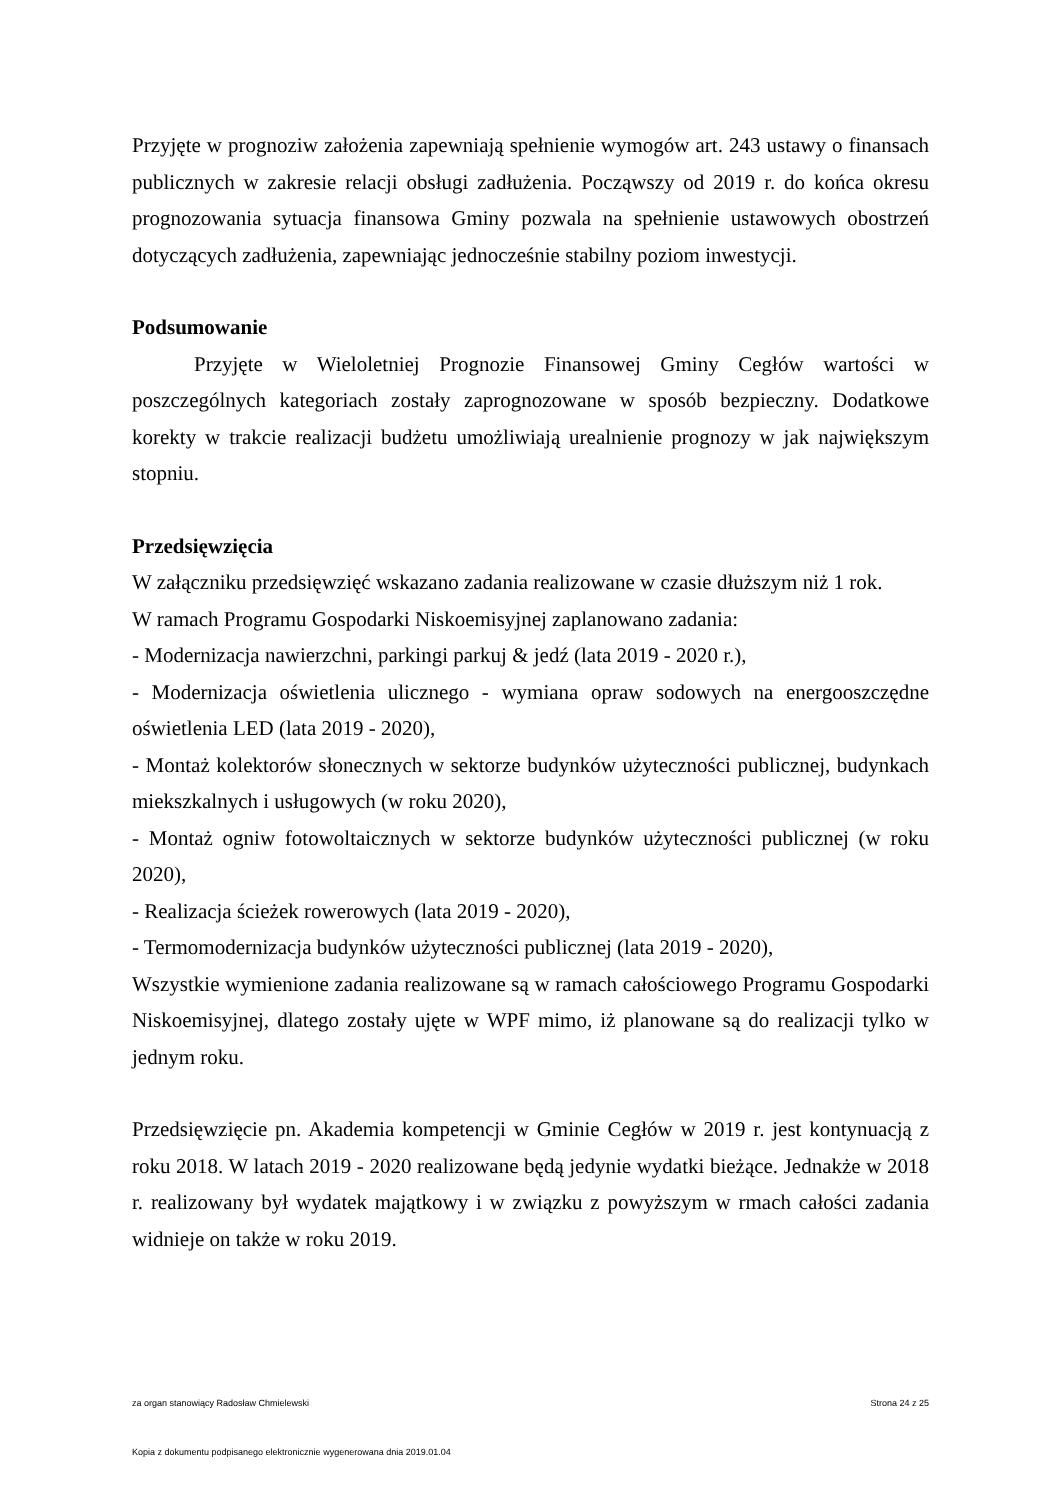Przyjęte w prognoziw założenia zapewniają spełnienie wymogów art. 243 ustawy o finansach publicznych w zakresie relacji obsługi zadłużenia. Począwszy od 2019 r. do końca okresu prognozowania sytuacja finansowa Gminy pozwala na spełnienie ustawowych obostrzeń dotyczących zadłużenia, zapewniając jednocześnie stabilny poziom inwestycji.
Podsumowanie
Przyjęte w Wieloletniej Prognozie Finansowej Gminy Cegłów wartości w poszczególnych kategoriach zostały zaprognozowane w sposób bezpieczny. Dodatkowe korekty w trakcie realizacji budżetu umożliwiają urealnienie prognozy w jak największym stopniu.
Przedsięwzięcia
W załączniku przedsięwzięć wskazano zadania realizowane w czasie dłuższym niż 1 rok.
W ramach Programu Gospodarki Niskoemisyjnej zaplanowano zadania:
- Modernizacja nawierzchni, parkingi parkuj & jedź (lata 2019 - 2020 r.),
- Modernizacja oświetlenia ulicznego - wymiana opraw sodowych na energooszczędne oświetlenia LED (lata 2019 - 2020),
- Montaż kolektorów słonecznych w sektorze budynków użyteczności publicznej, budynkach miekszkalnych i usługowych (w roku 2020),
- Montaż ogniw fotowoltaicznych w sektorze budynków użyteczności publicznej (w roku 2020),
- Realizacja ścieżek rowerowych (lata 2019 - 2020),
- Termomodernizacja budynków użyteczności publicznej (lata 2019 - 2020),
Wszystkie wymienione zadania realizowane są w ramach całościowego Programu Gospodarki Niskoemisyjnej, dlatego zostały ujęte w WPF mimo, iż planowane są do realizacji tylko w jednym roku.
Przedsięwzięcie pn. Akademia kompetencji w Gminie Cegłów w 2019 r. jest kontynuacją z roku 2018. W latach 2019 - 2020 realizowane będą jedynie wydatki bieżące. Jednakże w 2018 r. realizowany był wydatek majątkowy i w związku z powyższym w rmach całości zadania widnieje on także w roku 2019.
za organ stanowiący Radosław Chmielewski Strona 24 z 25
Kopia z dokumentu podpisanego elektronicznie wygenerowana dnia 2019.01.04